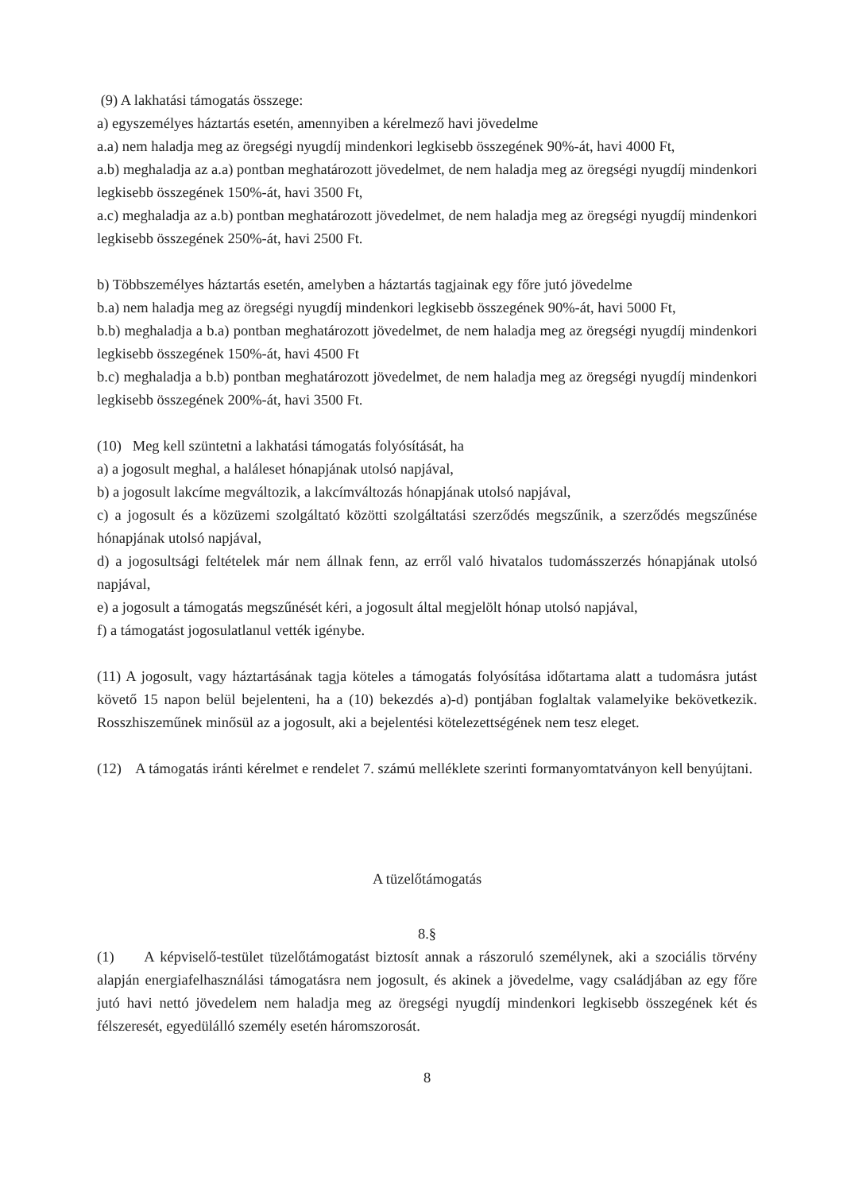(9) A lakhatási támogatás összege:
a) egyszemélyes háztartás esetén, amennyiben a kérelmező havi jövedelme
a.a) nem haladja meg az öregségi nyugdíj mindenkori legkisebb összegének 90%-át, havi 4000 Ft,
a.b) meghaladja az a.a) pontban meghatározott jövedelmet, de nem haladja meg az öregségi nyugdíj mindenkori legkisebb összegének 150%-át, havi 3500 Ft,
a.c) meghaladja az a.b) pontban meghatározott jövedelmet, de nem haladja meg az öregségi nyugdíj mindenkori legkisebb összegének 250%-át, havi 2500 Ft.
b) Többszemélyes háztartás esetén, amelyben a háztartás tagjainak egy főre jutó jövedelme
b.a) nem haladja meg az öregségi nyugdíj mindenkori legkisebb összegének 90%-át, havi 5000 Ft,
b.b) meghaladja a b.a) pontban meghatározott jövedelmet, de nem haladja meg az öregségi nyugdíj mindenkori legkisebb összegének 150%-át, havi 4500 Ft
b.c) meghaladja a b.b) pontban meghatározott jövedelmet, de nem haladja meg az öregségi nyugdíj mindenkori legkisebb összegének 200%-át, havi 3500 Ft.
(10) Meg kell szüntetni a lakhatási támogatás folyósítását, ha
a) a jogosult meghal, a haláleset hónapjának utolsó napjával,
b) a jogosult lakcíme megváltozik, a lakcímváltozás hónapjának utolsó napjával,
c) a jogosult és a közüzemi szolgáltató közötti szolgáltatási szerződés megszűnik, a szerződés megszűnése hónapjának utolsó napjával,
d) a jogosultsági feltételek már nem állnak fenn, az erről való hivatalos tudomásszerzés hónapjának utolsó napjával,
e) a jogosult a támogatás megszűnését kéri, a jogosult által megjelölt hónap utolsó napjával,
f) a támogatást jogosulatlanul vették igénybe.
(11) A jogosult, vagy háztartásának tagja köteles a támogatás folyósítása időtartama alatt a tudomásra jutást követő 15 napon belül bejelenteni, ha a (10) bekezdés a)-d) pontjában foglaltak valamelyike bekövetkezik. Rosszhiszeműnek minősül az a jogosult, aki a bejelentési kötelezettségének nem tesz eleget.
(12) A támogatás iránti kérelmet e rendelet 7. számú melléklete szerinti formanyomtatványon kell benyújtani.
A tüzelőtámogatás
8.§
(1) A képviselő-testület tüzelőtámogatást biztosít annak a rászoruló személynek, aki a szociális törvény alapján energiafelhasználási támogatásra nem jogosult, és akinek a jövedelme, vagy családjában az egy főre jutó havi nettó jövedelem nem haladja meg az öregségi nyugdíj mindenkori legkisebb összegének két és félszeresét, egyedülálló személy esetén háromszorosát.
8